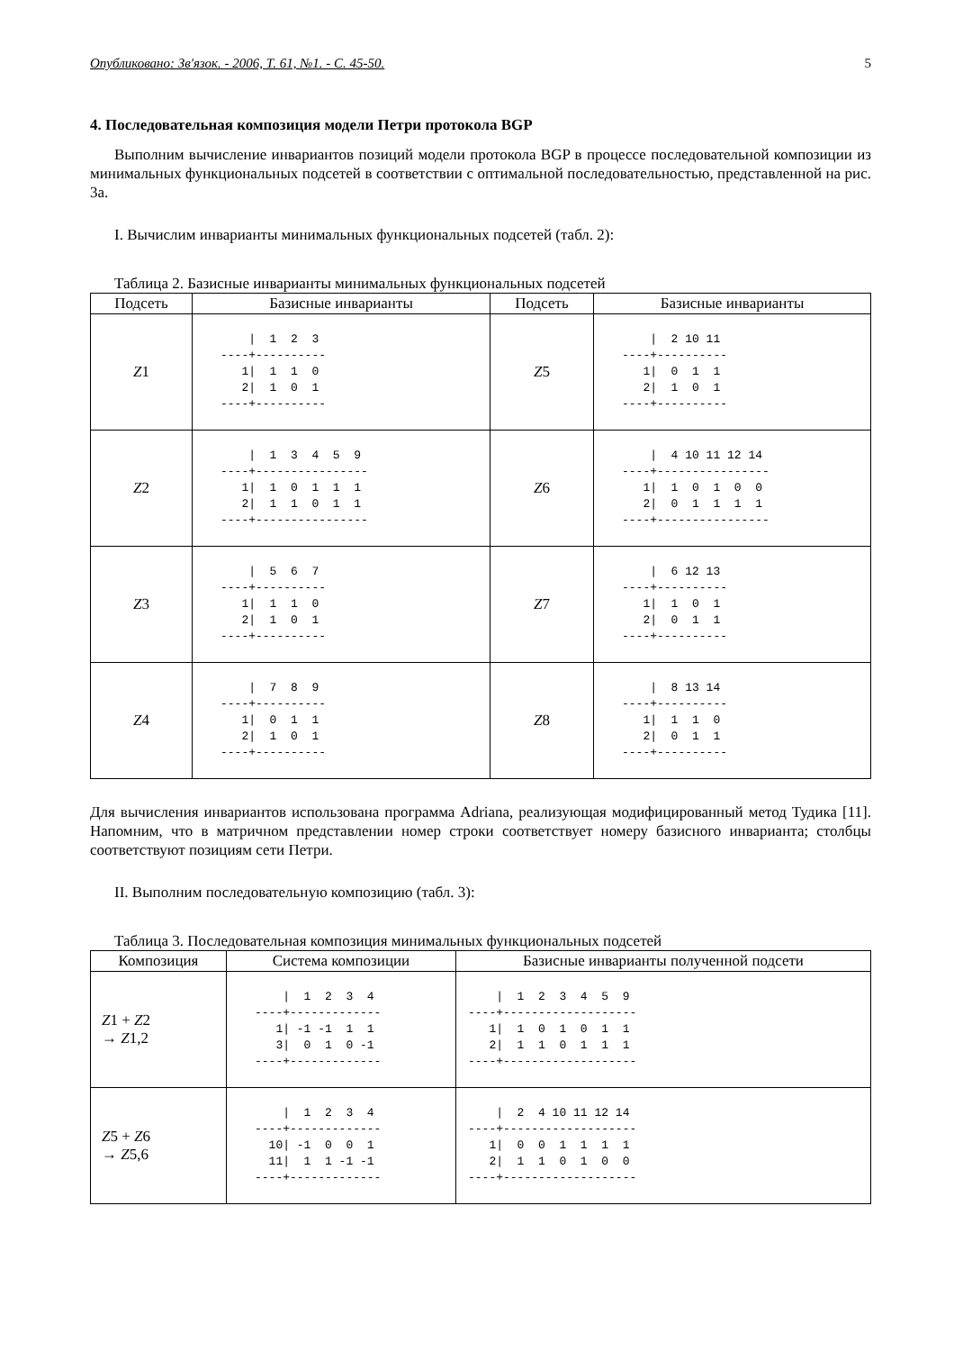Опубликовано: Зв'язок. - 2006, Т. 61, №1. - С. 45-50. 5
4. Последовательная композиция модели Петри протокола BGP
Выполним вычисление инвариантов позиций модели протокола BGP в процессе последовательной композиции из минимальных функциональных подсетей в соответствии с оптимальной последовательностью, представленной на рис. 3а.
I. Вычислим инварианты минимальных функциональных подсетей (табл. 2):
Таблица 2. Базисные инварианты минимальных функциональных подсетей
| Подсеть | Базисные инварианты | Подсеть | Базисные инварианты |
| --- | --- | --- | --- |
| Z 1 | / 1 2 3 ----+---------- 1/ 1 1 0 2/ 1 0 1 ----+---------- | Z 5 | / 2 10 11 ----+---------- 1/ 0 1 1 2/ 1 0 1 ----+---------- |
| Z 2 | / 1 3 4 5 9 ----+---------------- 1/ 1 0 1 1 1 2/ 1 1 0 1 1 ----+---------------- | Z 6 | / 4 10 11 12 14 ----+---------------- 1/ 1 0 1 0 0 2/ 0 1 1 1 1 ----+---------------- |
| Z 3 | / 5 6 7 ----+---------- 1/ 1 1 0 2/ 1 0 1 ----+---------- | Z 7 | / 6 12 13 ----+---------- 1/ 1 0 1 2/ 0 1 1 ----+---------- |
| Z 4 | / 7 8 9 ----+---------- 1/ 0 1 1 2/ 1 0 1 ----+---------- | Z 8 | / 8 13 14 ----+---------- 1/ 1 1 0 2/ 0 1 1 ----+---------- |
Для вычисления инвариантов использована программа Adriana, реализующая модифицированный метод Тудика [11]. Напомним, что в матричном представлении номер строки соответствует номеру базисного инварианта; столбцы соответствуют позициям сети Петри.
II. Выполним последовательную композицию (табл. 3):
Таблица 3. Последовательная композиция минимальных функциональных подсетей
| Композиция | Система композиции | Базисные инварианты полученной подсети |
| --- | --- | --- |
| Z 1 + Z 2 → Z 1,2 | / 1 2 3 4 ----+------------- 1/ -1 -1 1 1 3/ 0 1 0 -1 ----+------------- | / 1 2 3 4 5 9 ----+------------------- 1/ 1 0 1 0 1 1 2/ 1 1 0 1 1 1 ----+------------------- |
| Z 5 + Z 6 → Z 5,6 | / 1 2 3 4 ----+------------- 10/ -1 0 0 1 11/ 1 1 -1 -1 ----+------------- | / 2 4 10 11 12 14 ----+------------------- 1/ 0 0 1 1 1 1 2/ 1 1 0 1 0 0 ----+------------------- |